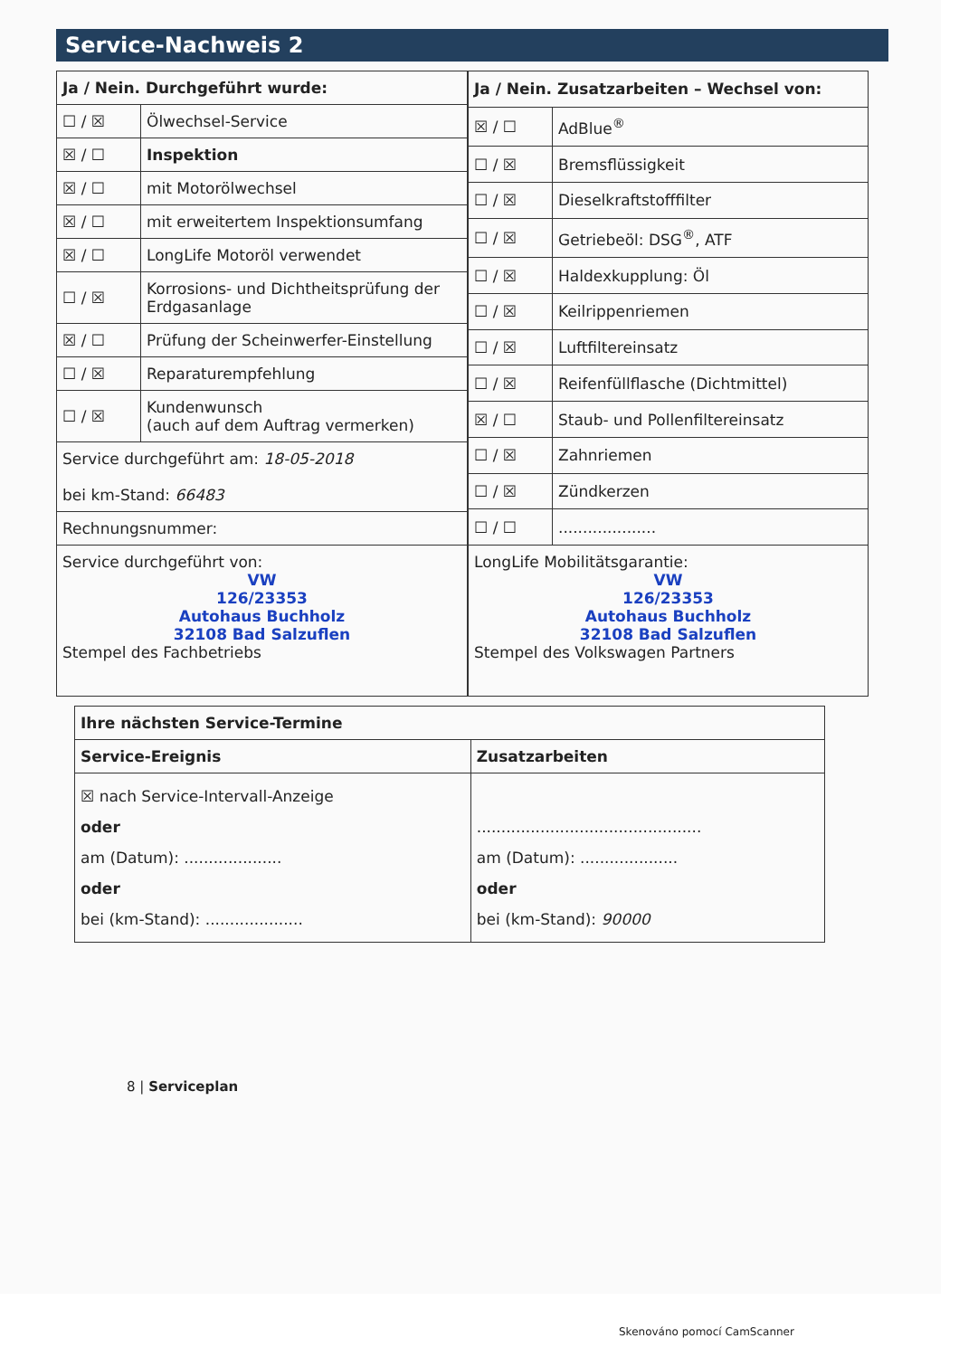Service-Nachweis 2
| Ja / Nein. Durchgeführt wurde: | |
| --- | --- |
| ☐ / ☒ | Ölwechsel-Service |
| ☒ / ☐ | Inspektion |
| ☒ / ☐ | mit Motorölwechsel |
| ☒ / ☐ | mit erweitertem Inspektionsumfang |
| ☒ / ☐ | LongLife Motoröl verwendet |
| ☐ / ☒ | Korrosions- und Dichtheitsprüfung der Erdgasanlage |
| ☒ / ☐ | Prüfung der Scheinwerfer-Einstellung |
| ☐ / ☒ | Reparaturempfehlung |
| ☐ / ☒ | Kundenwunsch (auch auf dem Auftrag vermerken) |
| Service durchgeführt am: 18-05-2018 bei km-Stand: 66483 | |
| Rechnungsnummer: | |
| Service durchgeführt von: VW 126/23353 Autohaus Buchholz 32108 Bad Salzuflen Stempel des Fachbetriebs | |
| Ja / Nein. Zusatzarbeiten – Wechsel von: | |
| --- | --- |
| ☒ / ☐ | AdBlue<sup>®</sup> |
| ☐ / ☒ | Bremsflüssigkeit |
| ☐ / ☒ | Dieselkraftstofffilter |
| ☐ / ☒ | Getriebeöl: DSG<sup>®</sup>, ATF |
| ☐ / ☒ | Haldexkupplung: Öl |
| ☐ / ☒ | Keilrippenriemen |
| ☐ / ☒ | Luftfiltereinsatz |
| ☐ / ☒ | Reifenfüllflasche (Dichtmittel) |
| ☒ / ☐ | Staub- und Pollenfiltereinsatz |
| ☐ / ☒ | Zahnriemen |
| ☐ / ☒ | Zündkerzen |
| ☐ / ☐ | .................... |
| LongLife Mobilitätsgarantie: VW 126/23353 Autohaus Buchholz 32108 Bad Salzuflen Stempel des Volkswagen Partners | |
| Ihre nächsten Service-Termine | |
| --- | --- |
| Service-Ereignis | Zusatzarbeiten |
| ☒ nach Service-Intervall-Anzeige oder am (Datum): .................... oder bei (km-Stand): .................... | .............................................. am (Datum): .................... oder bei (km-Stand): 90000 |
8 | Serviceplan
Skenováno pomocí CamScanner